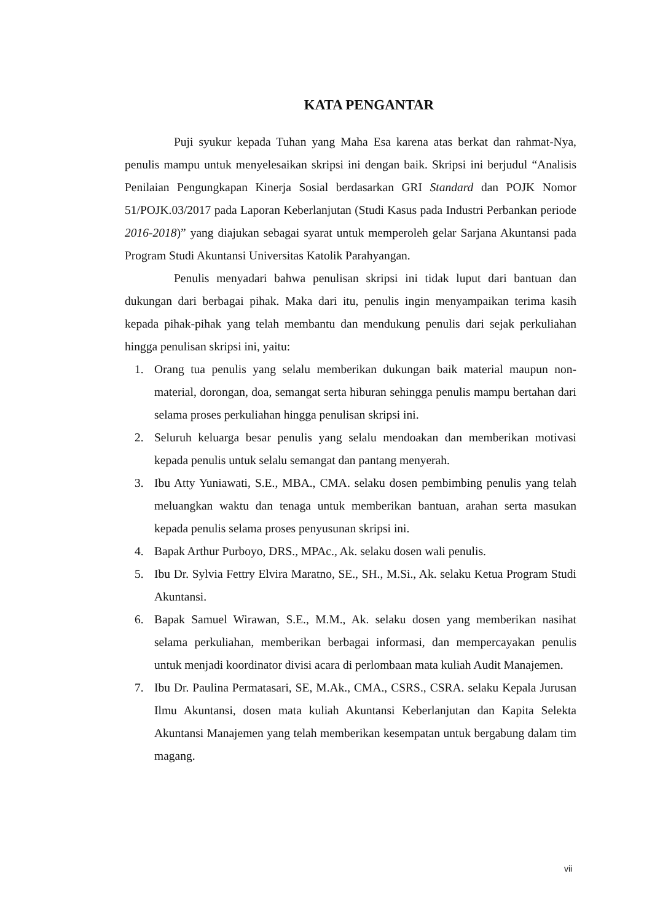KATA PENGANTAR
Puji syukur kepada Tuhan yang Maha Esa karena atas berkat dan rahmat-Nya, penulis mampu untuk menyelesaikan skripsi ini dengan baik. Skripsi ini berjudul “Analisis Penilaian Pengungkapan Kinerja Sosial berdasarkan GRI Standard dan POJK Nomor 51/POJK.03/2017 pada Laporan Keberlanjutan (Studi Kasus pada Industri Perbankan periode 2016-2018)” yang diajukan sebagai syarat untuk memperoleh gelar Sarjana Akuntansi pada Program Studi Akuntansi Universitas Katolik Parahyangan.
Penulis menyadari bahwa penulisan skripsi ini tidak luput dari bantuan dan dukungan dari berbagai pihak. Maka dari itu, penulis ingin menyampaikan terima kasih kepada pihak-pihak yang telah membantu dan mendukung penulis dari sejak perkuliahan hingga penulisan skripsi ini, yaitu:
1. Orang tua penulis yang selalu memberikan dukungan baik material maupun non-material, dorongan, doa, semangat serta hiburan sehingga penulis mampu bertahan dari selama proses perkuliahan hingga penulisan skripsi ini.
2. Seluruh keluarga besar penulis yang selalu mendoakan dan memberikan motivasi kepada penulis untuk selalu semangat dan pantang menyerah.
3. Ibu Atty Yuniawati, S.E., MBA., CMA. selaku dosen pembimbing penulis yang telah meluangkan waktu dan tenaga untuk memberikan bantuan, arahan serta masukan kepada penulis selama proses penyusunan skripsi ini.
4. Bapak Arthur Purboyo, DRS., MPAc., Ak. selaku dosen wali penulis.
5. Ibu Dr. Sylvia Fettry Elvira Maratno, SE., SH., M.Si., Ak. selaku Ketua Program Studi Akuntansi.
6. Bapak Samuel Wirawan, S.E., M.M., Ak. selaku dosen yang memberikan nasihat selama perkuliahan, memberikan berbagai informasi, dan mempercayakan penulis untuk menjadi koordinator divisi acara di perlombaan mata kuliah Audit Manajemen.
7. Ibu Dr. Paulina Permatasari, SE, M.Ak., CMA., CSRS., CSRA. selaku Kepala Jurusan Ilmu Akuntansi, dosen mata kuliah Akuntansi Keberlanjutan dan Kapita Selekta Akuntansi Manajemen yang telah memberikan kesempatan untuk bergabung dalam tim magang.
vii